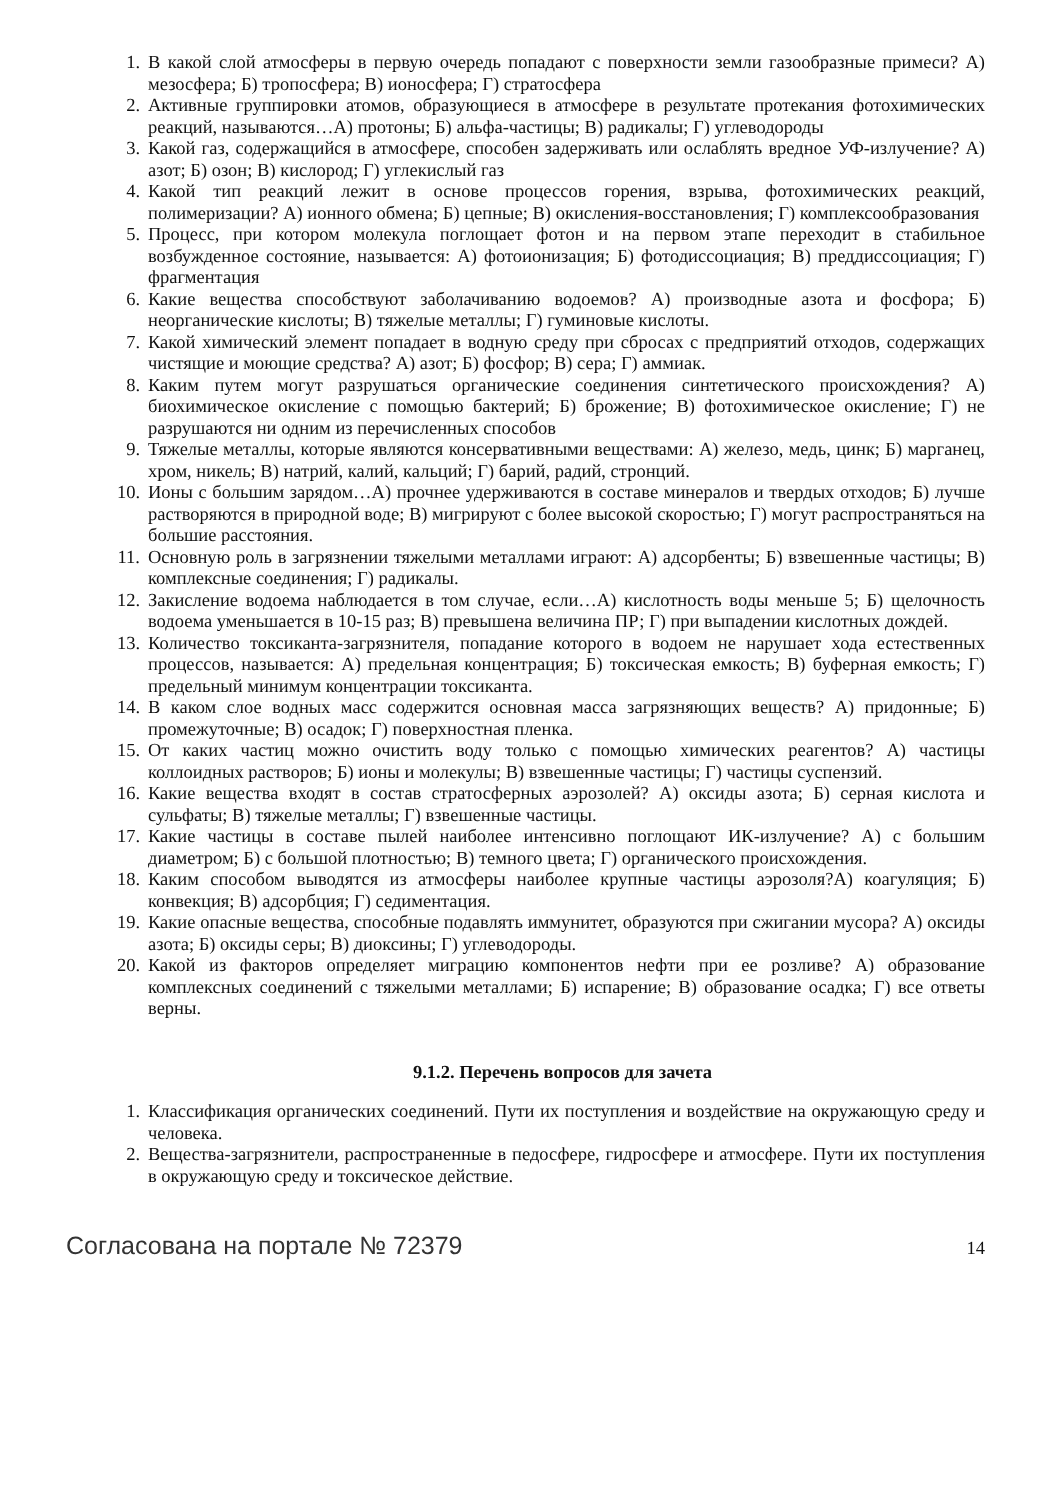1. В какой слой атмосферы в первую очередь попадают с поверхности земли газообразные примеси? А) мезосфера; Б) тропосфера; В) ионосфера; Г) стратосфера
2. Активные группировки атомов, образующиеся в атмосфере в результате протекания фотохимических реакций, называются…А) протоны; Б) альфа-частицы; В) радикалы; Г) углеводороды
3. Какой газ, содержащийся в атмосфере, способен задерживать или ослаблять вредное УФ-излучение? А) азот; Б) озон; В) кислород; Г) углекислый газ
4. Какой тип реакций лежит в основе процессов горения, взрыва, фотохимических реакций, полимеризации? А) ионного обмена; Б) цепные; В) окисления-восстановления; Г) комплексообразования
5. Процесс, при котором молекула поглощает фотон и на первом этапе переходит в стабильное возбужденное состояние, называется: А) фотоионизация; Б) фотодиссоциация; В) преддиссоциация; Г) фрагментация
6. Какие вещества способствуют заболачиванию водоемов? А) производные азота и фосфора; Б) неорганические кислоты; В) тяжелые металлы; Г) гуминовые кислоты.
7. Какой химический элемент попадает в водную среду при сбросах с предприятий отходов, содержащих чистящие и моющие средства? А) азот; Б) фосфор; В) сера; Г) аммиак.
8. Каким путем могут разрушаться органические соединения синтетического происхождения? А) биохимическое окисление с помощью бактерий; Б) брожение; В) фотохимическое окисление; Г) не разрушаются ни одним из перечисленных способов
9. Тяжелые металлы, которые являются консервативными веществами: А) железо, медь, цинк; Б) марганец, хром, никель; В) натрий, калий, кальций; Г) барий, радий, стронций.
10. Ионы с большим зарядом…А) прочнее удерживаются в составе минералов и твердых отходов; Б) лучше растворяются в природной воде; В) мигрируют с более высокой скоростью; Г) могут распространяться на большие расстояния.
11. Основную роль в загрязнении тяжелыми металлами играют: А) адсорбенты; Б) взвешенные частицы; В) комплексные соединения; Г) радикалы.
12. Закисление водоема наблюдается в том случае, если…А) кислотность воды меньше 5; Б) щелочность водоема уменьшается в 10-15 раз; В) превышена величина ПР; Г) при выпадении кислотных дождей.
13. Количество токсиканта-загрязнителя, попадание которого в водоем не нарушает хода естественных процессов, называется: А) предельная концентрация; Б) токсическая емкость; В) буферная емкость; Г) предельный минимум концентрации токсиканта.
14. В каком слое водных масс содержится основная масса загрязняющих веществ? А) придонные; Б) промежуточные; В) осадок; Г) поверхностная пленка.
15. От каких частиц можно очистить воду только с помощью химических реагентов? А) частицы коллоидных растворов; Б) ионы и молекулы; В) взвешенные частицы; Г) частицы суспензий.
16. Какие вещества входят в состав стратосферных аэрозолей? А) оксиды азота; Б) серная кислота и сульфаты; В) тяжелые металлы; Г) взвешенные частицы.
17. Какие частицы в составе пылей наиболее интенсивно поглощают ИК-излучение? А) с большим диаметром; Б) с большой плотностью; В) темного цвета; Г) органического происхождения.
18. Каким способом выводятся из атмосферы наиболее крупные частицы аэрозоля?А) коагуляция; Б) конвекция; В) адсорбция; Г) седиментация.
19. Какие опасные вещества, способные подавлять иммунитет, образуются при сжигании мусора? А) оксиды азота; Б) оксиды серы; В) диоксины; Г) углеводороды.
20. Какой из факторов определяет миграцию компонентов нефти при ее розливе? А) образование комплексных соединений с тяжелыми металлами; Б) испарение; В) образование осадка; Г) все ответы верны.
9.1.2. Перечень вопросов для зачета
1. Классификация органических соединений. Пути их поступления и воздействие на окружающую среду и человека.
2. Вещества-загрязнители, распространенные в педосфере, гидросфере и атмосфере. Пути их поступления в окружающую среду и токсическое действие.
Согласована на портале № 72379 14